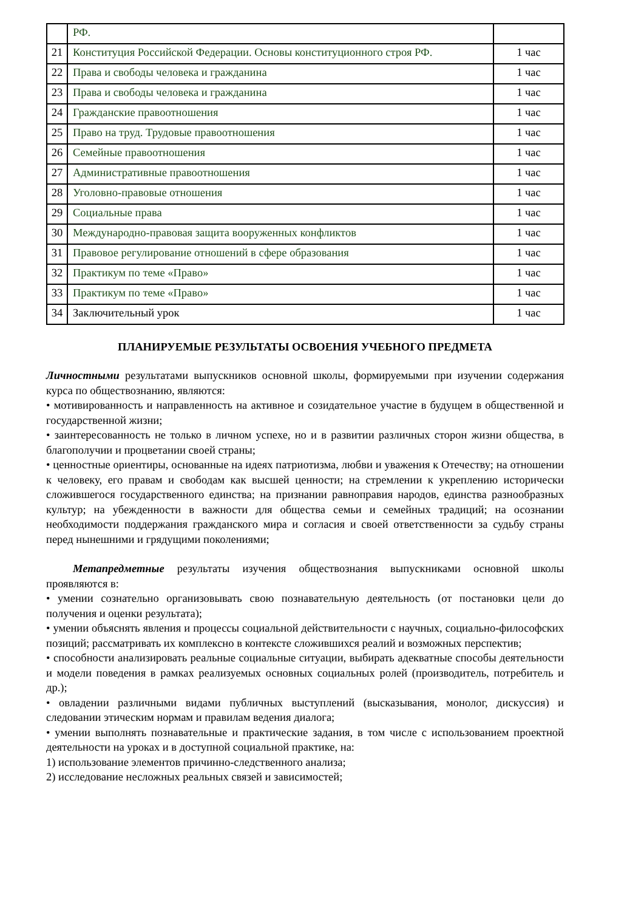| | РФ. | |
| 21 | Конституция Российской Федерации. Основы конституционного строя РФ. | 1 час |
| 22 | Права и свободы человека и гражданина | 1 час |
| 23 | Права и свободы человека и гражданина | 1 час |
| 24 | Гражданские правоотношения | 1 час |
| 25 | Право на труд. Трудовые правоотношения | 1 час |
| 26 | Семейные правоотношения | 1 час |
| 27 | Административные правоотношения | 1 час |
| 28 | Уголовно-правовые отношения | 1 час |
| 29 | Социальные права | 1 час |
| 30 | Международно-правовая защита вооруженных конфликтов | 1 час |
| 31 | Правовое регулирование отношений в сфере образования | 1 час |
| 32 | Практикум по теме «Право» | 1 час |
| 33 | Практикум по теме «Право» | 1 час |
| 34 | Заключительный урок | 1 час |
ПЛАНИРУЕМЫЕ РЕЗУЛЬТАТЫ ОСВОЕНИЯ УЧЕБНОГО ПРЕДМЕТА
Личностными результатами выпускников основной школы, формируемыми при изучении содержания курса по обществознанию, являются:
• мотивированность и направленность на активное и созидательное участие в будущем в общественной и государственной жизни;
• заинтересованность не только в личном успехе, но и в развитии различных сторон жизни общества, в благополучии и процветании своей страны;
• ценностные ориентиры, основанные на идеях патриотизма, любви и уважения к Отечеству; на отношении к человеку, его правам и свободам как высшей ценности; на стремлении к укреплению исторически сложившегося государственного единства; на признании равноправия народов, единства разнообразных культур; на убежденности в важности для общества семьи и семейных традиций; на осознании необходимости поддержания гражданского мира и согласия и своей ответственности за судьбу страны перед нынешними и грядущими поколениями;
Метапредметные результаты изучения обществознания выпускниками основной школы проявляются в:
• умении сознательно организовывать свою познавательную деятельность (от постановки цели до получения и оценки результата);
• умении объяснять явления и процессы социальной действительности с научных, социально-философских позиций; рассматривать их комплексно в контексте сложившихся реалий и возможных перспектив;
• способности анализировать реальные социальные ситуации, выбирать адекватные способы деятельности и модели поведения в рамках реализуемых основных социальных ролей (производитель, потребитель и др.);
• овладении различными видами публичных выступлений (высказывания, монолог, дискуссия) и следовании этическим нормам и правилам ведения диалога;
• умении выполнять познавательные и практические задания, в том числе с использованием проектной деятельности на уроках и в доступной социальной практике, на:
1) использование элементов причинно-следственного анализа;
2) исследование несложных реальных связей и зависимостей;